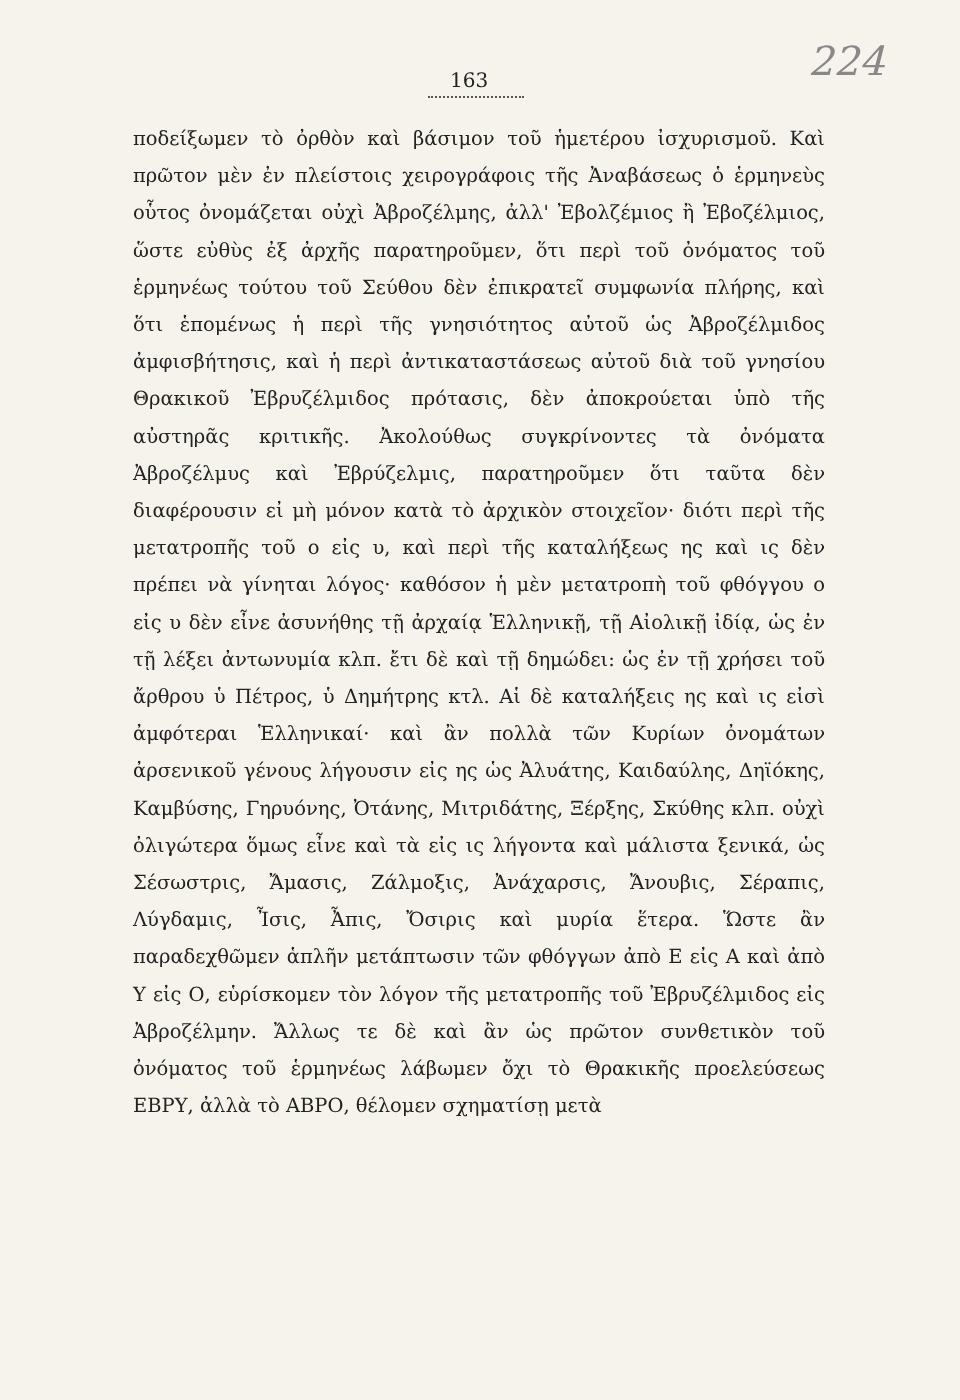163 224
ποδείξωμεν τὸ ὀρθὸν καὶ βάσιμον τοῦ ἡμετέρου ἰσχυρισμοῦ. Καὶ πρῶτον μὲν ἐν πλείστοις χειρογράφοις τῆς Ἀναβάσεως ὁ ἑρμηνεὺς οὗτος ὀνομάζεται οὐχὶ Ἀβροζέλμης, ἀλλ' Ἐβολζέμιος ἢ Ἐβοζέλμιος, ὥστε εὐθὺς ἐξ ἀρχῆς παρατηροῦμεν, ὅτι περὶ τοῦ ὀνόματος τοῦ ἑρμηνέως τούτου τοῦ Σεύθου δὲν ἐπικρατεῖ συμφωνία πλήρης, καὶ ὅτι ἑπομένως ἡ περὶ τῆς γνησιότητος αὐτοῦ ὡς Ἀβροζέλμιδος ἀμφισβήτησις, καὶ ἡ περὶ ἀντικαταστάσεως αὐτοῦ διὰ τοῦ γνησίου Θρακικοῦ Ἐβρυζέλμιδος πρότασις, δὲν ἀποκρούεται ὑπὸ τῆς αὐστηρᾶς κριτικῆς. Ἀκολούθως συγκρίνοντες τὰ ὀνόματα Ἀβροζέλμυς καὶ Ἐβρύζελμις, παρατηροῦμεν ὅτι ταῦτα δὲν διαφέρουσιν εἰ μὴ μόνον κατὰ τὸ ἀρχικὸν στοιχεῖον· διότι περὶ τῆς μετατροπῆς τοῦ ο εἰς υ, καὶ περὶ τῆς καταλήξεως ης καὶ ις δὲν πρέπει νὰ γίνηται λόγος· καθόσον ἡ μὲν μετατροπὴ τοῦ φθόγγου ο εἰς υ δὲν εἶνε ἀσυνήθης τῇ ἀρχαίᾳ Ἑλληνικῇ, τῇ Αἰολικῇ ἰδίᾳ, ὡς ἐν τῇ λέξει ἀντωνυμία κλπ. ἔτι δὲ καὶ τῇ δημώδει: ὡς ἐν τῇ χρήσει τοῦ ἄρθρου ὑ Πέτρος, ὑ Δημήτρης κτλ. Αἱ δὲ καταλήξεις ης καὶ ις εἰσὶ ἀμφότεραι Ἑλληνικαί· καὶ ἂν πολλὰ τῶν Κυρίων ὀνομάτων ἀρσενικοῦ γένους λήγουσιν εἰς ης ὡς Ἀλυάτης, Καιδαύλης, Δηϊόκης, Καμβύσης, Γηρυόνης, Ὀτάνης, Μιτριδάτης, Ξέρξης, Σκύθης κλπ. οὐχὶ ὀλιγώτερα ὅμως εἶνε καὶ τὰ εἰς ις λήγοντα καὶ μάλιστα ξενικά, ὡς Σέσωστρις, Ἄμασις, Ζάλμοξις, Ἀνάχαρσις, Ἄνουβις, Σέραπις, Λύγδαμις, Ἶσις, Ἆπις, Ὄσιρις καὶ μυρία ἕτερα. Ὥστε ἂν παραδεχθῶμεν ἁπλῆν μετάπτωσιν τῶν φθόγγων ἀπὸ Ε εἰς Α καὶ ἀπὸ Υ εἰς Ο, εὑρίσκομεν τὸν λόγον τῆς μετατροπῆς τοῦ Ἐβρυζέλμιδος εἰς Ἀβροζέλμην. Ἄλλως τε δὲ καὶ ἂν ὡς πρῶτον συνθετικὸν τοῦ ὀνόματος τοῦ ἑρμηνέως λάβωμεν ὄχι τὸ Θρακικῆς προελεύσεως ΕΒΡΥ, ἀλλὰ τὸ ΑΒΡΟ, θέλομεν σχηματίσῃ μετὰ